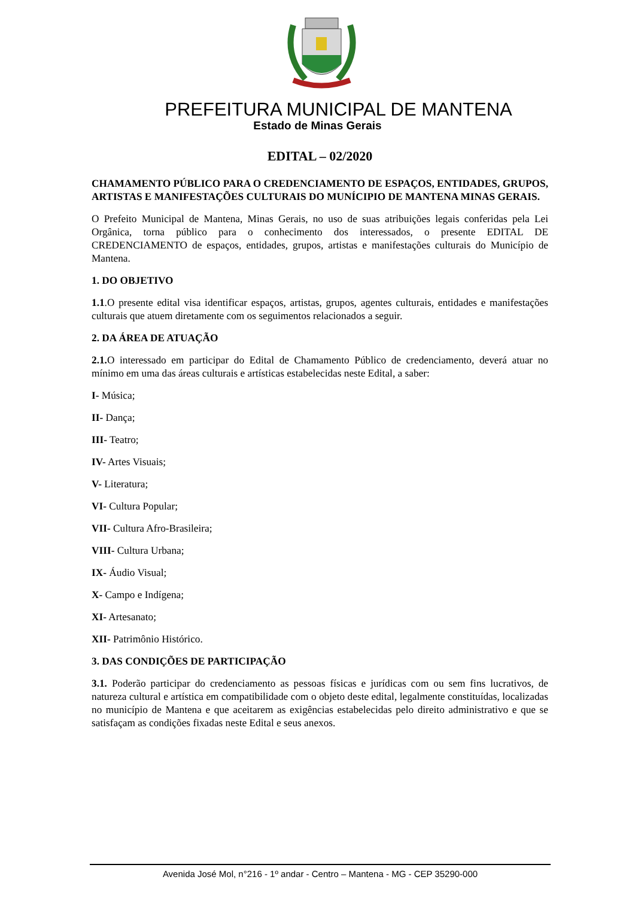PREFEITURA MUNICIPAL DE MANTENA
Estado de Minas Gerais
EDITAL – 02/2020
CHAMAMENTO PÚBLICO PARA O CREDENCIAMENTO DE ESPAÇOS, ENTIDADES, GRUPOS, ARTISTAS E MANIFESTAÇÕES CULTURAIS DO MUNÍCIPIO DE MANTENA MINAS GERAIS.
O Prefeito Municipal de Mantena, Minas Gerais, no uso de suas atribuições legais conferidas pela Lei Orgânica, torna público para o conhecimento dos interessados, o presente EDITAL DE CREDENCIAMENTO de espaços, entidades, grupos, artistas e manifestações culturais do Município de Mantena.
1. DO OBJETIVO
1.1.O presente edital visa identificar espaços, artistas, grupos, agentes culturais, entidades e manifestações culturais que atuem diretamente com os seguimentos relacionados a seguir.
2. DA ÁREA DE ATUAÇÃO
2.1. O interessado em participar do Edital de Chamamento Público de credenciamento, deverá atuar no mínimo em uma das áreas culturais e artísticas estabelecidas neste Edital, a saber:
I- Música;
II- Dança;
III- Teatro;
IV- Artes Visuais;
V- Literatura;
VI- Cultura Popular;
VII- Cultura Afro-Brasileira;
VIII- Cultura Urbana;
IX- Áudio Visual;
X- Campo e Indígena;
XI- Artesanato;
XII- Patrimônio Histórico.
3. DAS CONDIÇÕES DE PARTICIPAÇÃO
3.1. Poderão participar do credenciamento as pessoas físicas e jurídicas com ou sem fins lucrativos, de natureza cultural e artística em compatibilidade com o objeto deste edital, legalmente constituídas, localizadas no município de Mantena e que aceitarem as exigências estabelecidas pelo direito administrativo e que se satisfaçam as condições fixadas neste Edital e seus anexos.
Avenida José Mol, n°216 - 1º andar - Centro – Mantena - MG - CEP 35290-000